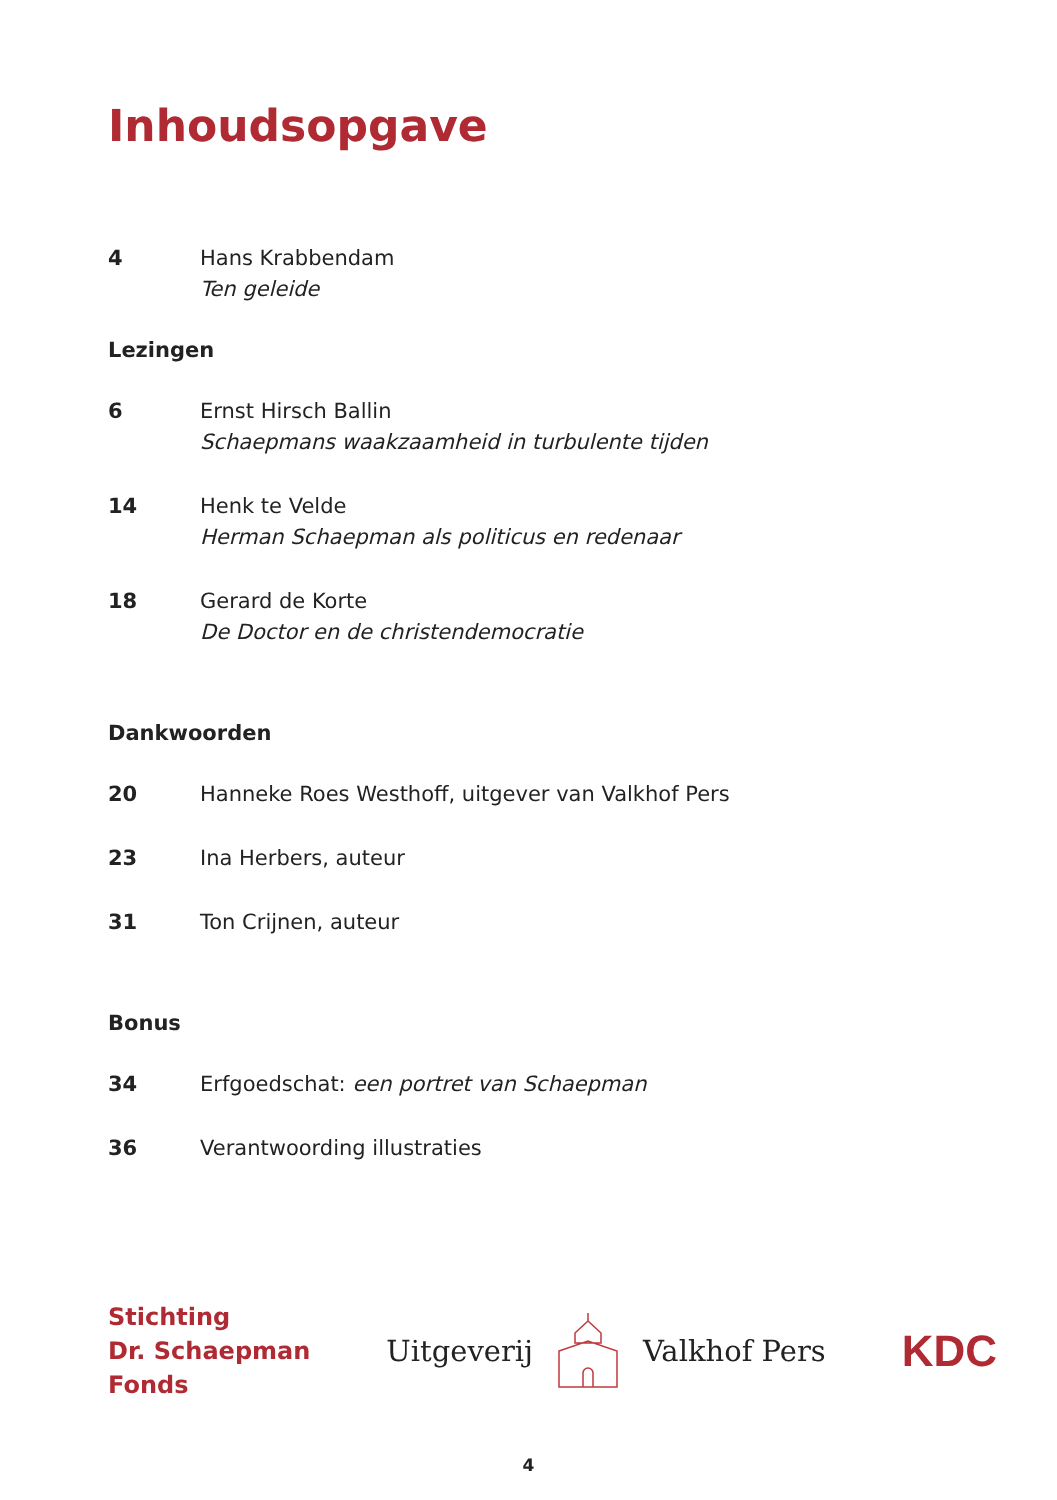Inhoudsopgave
4 Hans Krabbendam
Ten geleide
Lezingen
6 Ernst Hirsch Ballin
Schaepmans waakzaamheid in turbulente tijden
14 Henk te Velde
Herman Schaepman als politicus en redenaar
18 Gerard de Korte
De Doctor en de christendemocratie
Dankwoorden
20 Hanneke Roes Westhoff, uitgever van Valkhof Pers
23 Ina Herbers, auteur
31 Ton Crijnen, auteur
Bonus
34 Erfgoedschat: een portret van Schaepman
36 Verantwoording illustraties
Stichting
Dr. Schaepman
Fonds
Uitgeverij Valkhof Pers
KDC
4